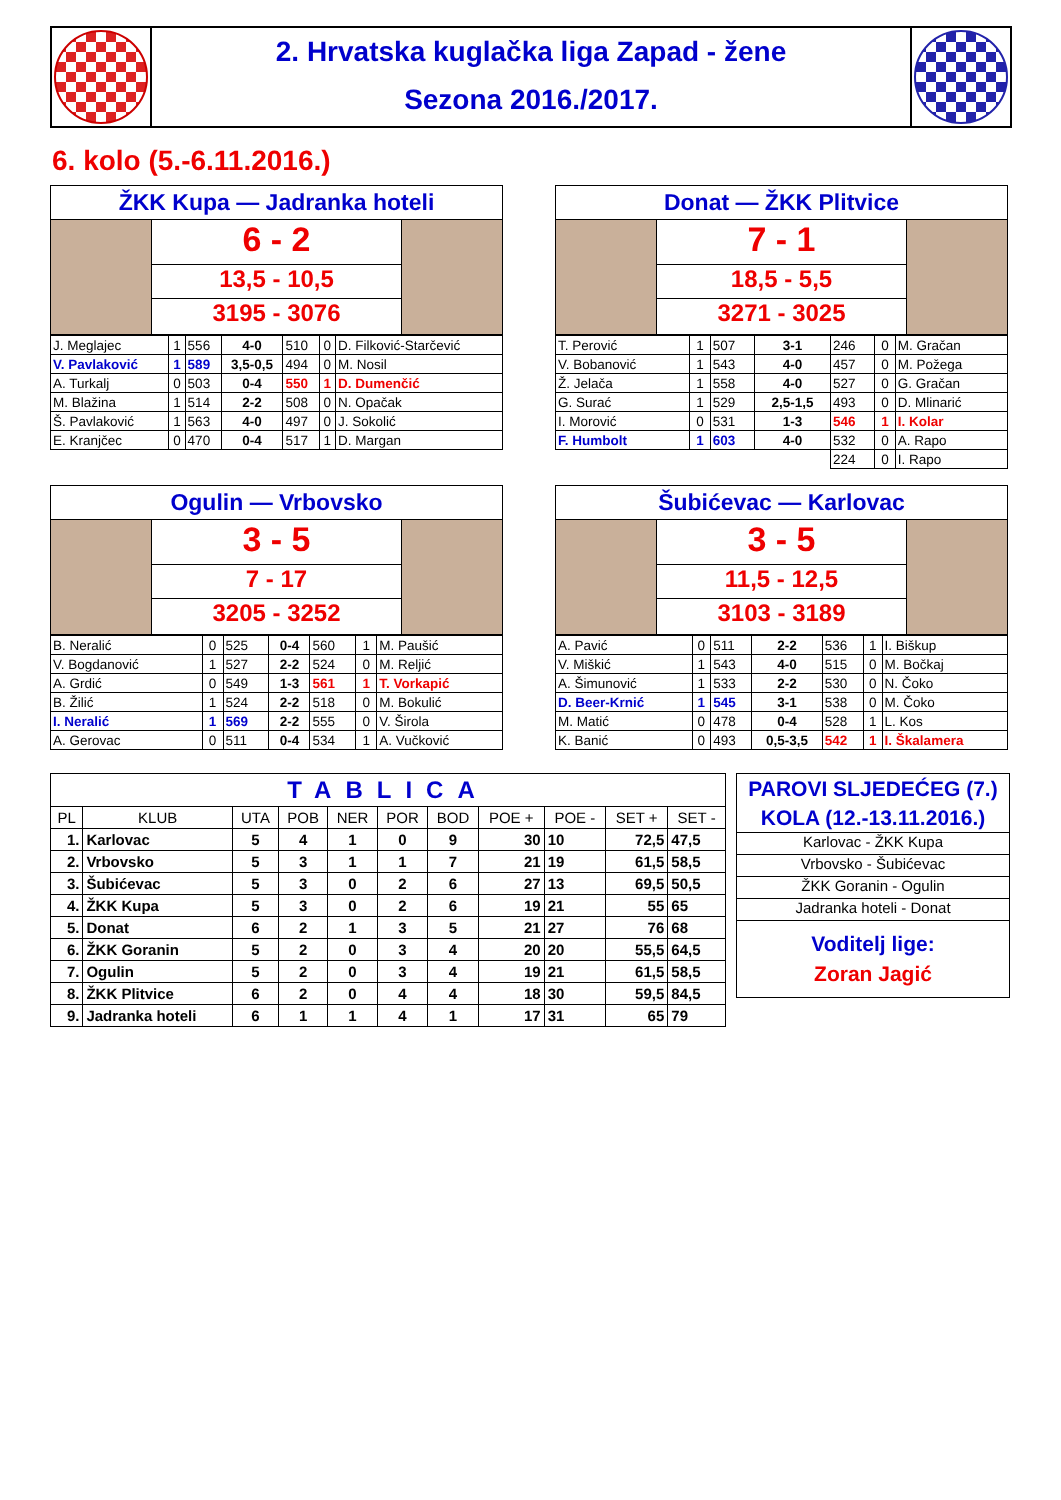2. Hrvatska kuglačka liga Zapad - žene
Sezona 2016./2017.
6. kolo (5.-6.11.2016.)
ŽKK Kupa — Jadranka hoteli
6 - 2
13,5 - 10,5
3195 - 3076
| J. Meglajec | 1 | 556 | 4-0 | 510 | 0 | D. Filković-Starčević |
| V. Pavlaković | 1 | 589 | 3,5-0,5 | 494 | 0 | M. Nosil |
| A. Turkalj | 0 | 503 | 0-4 | 550 | 1 | D. Dumenčić |
| M. Blažina | 1 | 514 | 2-2 | 508 | 0 | N. Opačak |
| Š. Pavlaković | 1 | 563 | 4-0 | 497 | 0 | J. Sokolić |
| E. Kranjčec | 0 | 470 | 0-4 | 517 | 1 | D. Margan |
Donat — ŽKK Plitvice
7 - 1
18,5 - 5,5
3271 - 3025
| T. Perović | 1 | 507 | 3-1 | 246 | 0 | M. Gračan |
| V. Bobanović | 1 | 543 | 4-0 | 457 | 0 | M. Požega |
| Ž. Jelača | 1 | 558 | 4-0 | 527 | 0 | G. Gračan |
| G. Surać | 1 | 529 | 2,5-1,5 | 493 | 0 | D. Mlinarić |
| I. Morović | 0 | 531 | 1-3 | 546 | 1 | I. Kolar |
| F. Humbolt | 1 | 603 | 4-0 | 532 | 0 | A. Rapo |
| | | | | 224 | 0 | I. Rapo |
Ogulin — Vrbovsko
3 - 5
7 - 17
3205 - 3252
| B. Neralić | 0 | 525 | 0-4 | 560 | 1 | M. Paušić |
| V. Bogdanović | 1 | 527 | 2-2 | 524 | 0 | M. Reljić |
| A. Grdić | 0 | 549 | 1-3 | 561 | 1 | T. Vorkapić |
| B. Žilić | 1 | 524 | 2-2 | 518 | 0 | M. Bokulić |
| I. Neralić | 1 | 569 | 2-2 | 555 | 0 | V. Širola |
| A. Gerovac | 0 | 511 | 0-4 | 534 | 1 | A. Vučković |
Šubićevac — Karlovac
3 - 5
11,5 - 12,5
3103 - 3189
| A. Pavić | 0 | 511 | 2-2 | 536 | 1 | I. Biškup |
| V. Miškić | 1 | 543 | 4-0 | 515 | 0 | M. Bočkaj |
| A. Šimunović | 1 | 533 | 2-2 | 530 | 0 | N. Čoko |
| D. Beer-Krnić | 1 | 545 | 3-1 | 538 | 0 | M. Čoko |
| M. Matić | 0 | 478 | 0-4 | 528 | 1 | L. Kos |
| K. Banić | 0 | 493 | 0,5-3,5 | 542 | 1 | I. Škalamera |
| TABLICA | | | | | | | | | | |
| --- | --- | --- | --- | --- | --- | --- | --- | --- | --- | --- |
| PL | KLUB | UTA | POB | NER | POR | BOD | POE + | POE - | SET + | SET - |
| 1. | Karlovac | 5 | 4 | 1 | 0 | 9 | 30 | 10 | 72,5 | 47,5 |
| 2. | Vrbovsko | 5 | 3 | 1 | 1 | 7 | 21 | 19 | 61,5 | 58,5 |
| 3. | Šubićevac | 5 | 3 | 0 | 2 | 6 | 27 | 13 | 69,5 | 50,5 |
| 4. | ŽKK Kupa | 5 | 3 | 0 | 2 | 6 | 19 | 21 | 55 | 65 |
| 5. | Donat | 6 | 2 | 1 | 3 | 5 | 21 | 27 | 76 | 68 |
| 6. | ŽKK Goranin | 5 | 2 | 0 | 3 | 4 | 20 | 20 | 55,5 | 64,5 |
| 7. | Ogulin | 5 | 2 | 0 | 3 | 4 | 19 | 21 | 61,5 | 58,5 |
| 8. | ŽKK Plitvice | 6 | 2 | 0 | 4 | 4 | 18 | 30 | 59,5 | 84,5 |
| 9. | Jadranka hoteli | 6 | 1 | 1 | 4 | 1 | 17 | 31 | 65 | 79 |
PAROVI SLJEDEĆEG (7.)
KOLA (12.-13.11.2016.)
Karlovac - ŽKK Kupa
Vrbovsko - Šubićevac
ŽKK Goranin - Ogulin
Jadranka hoteli - Donat
Voditelj lige:
Zoran Jagić